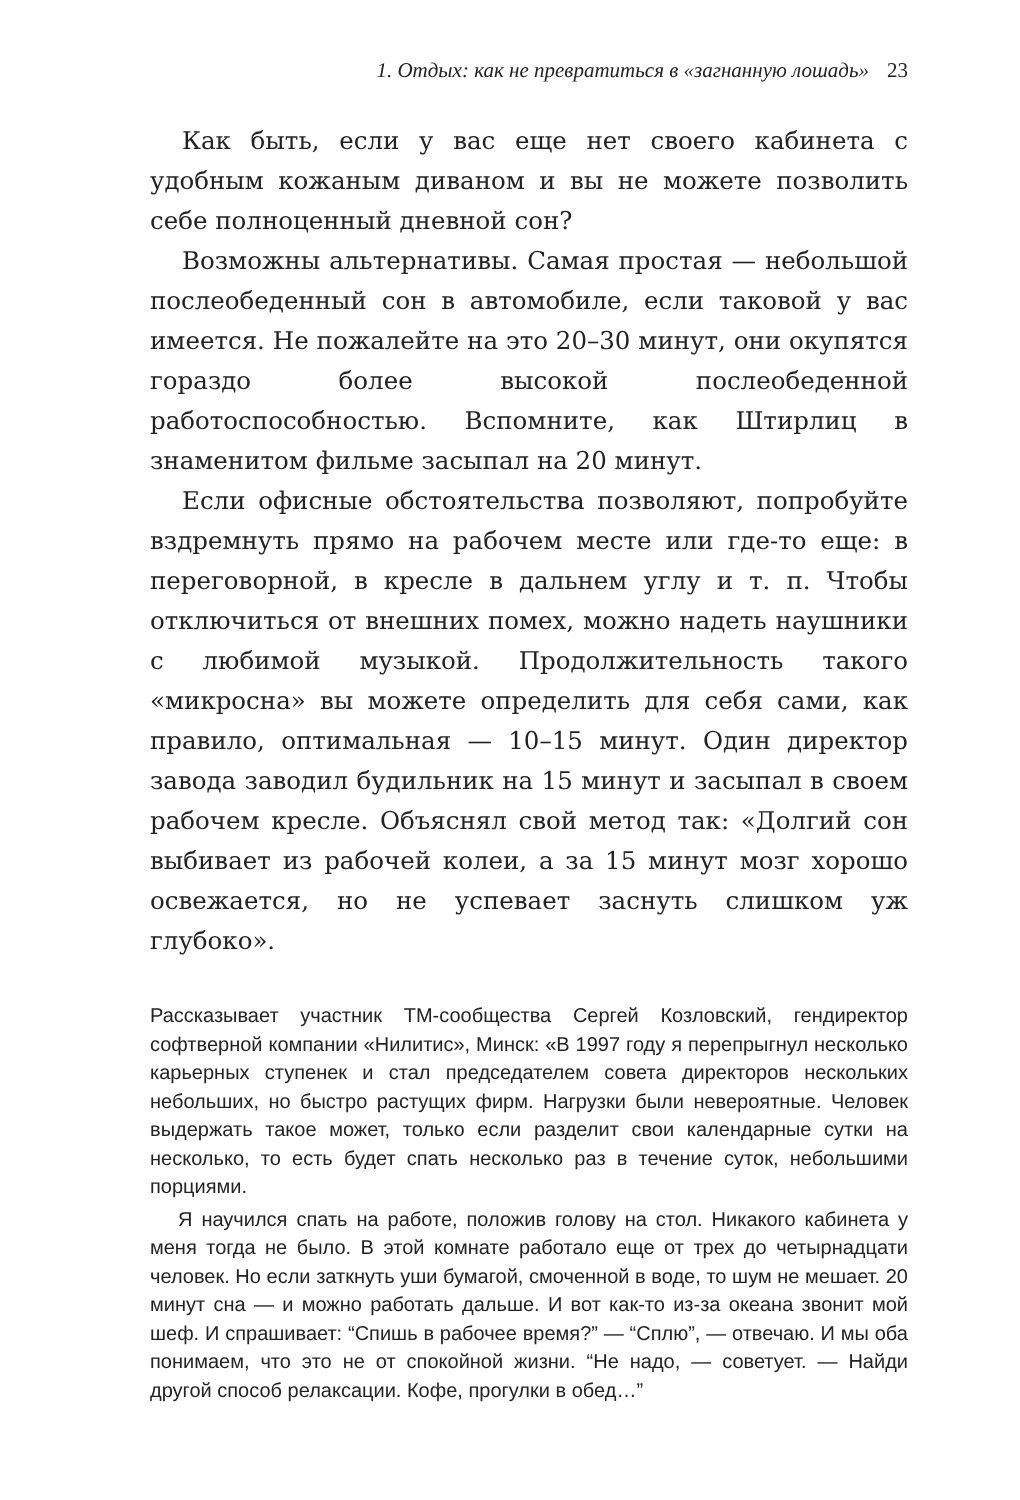1. Отдых: как не превратиться в «загнанную лошадь» 23
Как быть, если у вас еще нет своего кабинета с удобным кожаным диваном и вы не можете позволить себе полноценный дневной сон?
Возможны альтернативы. Самая простая — небольшой послеобеденный сон в автомобиле, если таковой у вас имеется. Не пожалейте на это 20–30 минут, они окупятся гораздо более высокой послеобеденной работоспособностью. Вспомните, как Штирлиц в знаменитом фильме засыпал на 20 минут.
Если офисные обстоятельства позволяют, попробуйте вздремнуть прямо на рабочем месте или где-то еще: в переговорной, в кресле в дальнем углу и т. п. Чтобы отключиться от внешних помех, можно надеть наушники с любимой музыкой. Продолжительность такого «микросна» вы можете определить для себя сами, как правило, оптимальная — 10–15 минут. Один директор завода заводил будильник на 15 минут и засыпал в своем рабочем кресле. Объяснял свой метод так: «Долгий сон выбивает из рабочей колеи, а за 15 минут мозг хорошо освежается, но не успевает заснуть слишком уж глубоко».
Рассказывает участник ТМ-сообщества Сергей Козловский, гендиректор софтверной компании «Нилитис», Минск: «В 1997 году я перепрыгнул несколько карьерных ступенек и стал председателем совета директоров нескольких небольших, но быстро растущих фирм. Нагрузки были невероятные. Человек выдержать такое может, только если разделит свои календарные сутки на несколько, то есть будет спать несколько раз в течение суток, небольшими порциями.
Я научился спать на работе, положив голову на стол. Никакого кабинета у меня тогда не было. В этой комнате работало еще от трех до четырнадцати человек. Но если заткнуть уши бумагой, смоченной в воде, то шум не мешает. 20 минут сна — и можно работать дальше. И вот как-то из-за океана звонит мой шеф. И спрашивает: “Спишь в рабочее время?” — “Сплю”, — отвечаю. И мы оба понимаем, что это не от спокойной жизни. “Не надо, — советует. — Найди другой способ релаксации. Кофе, прогулки в обед…”